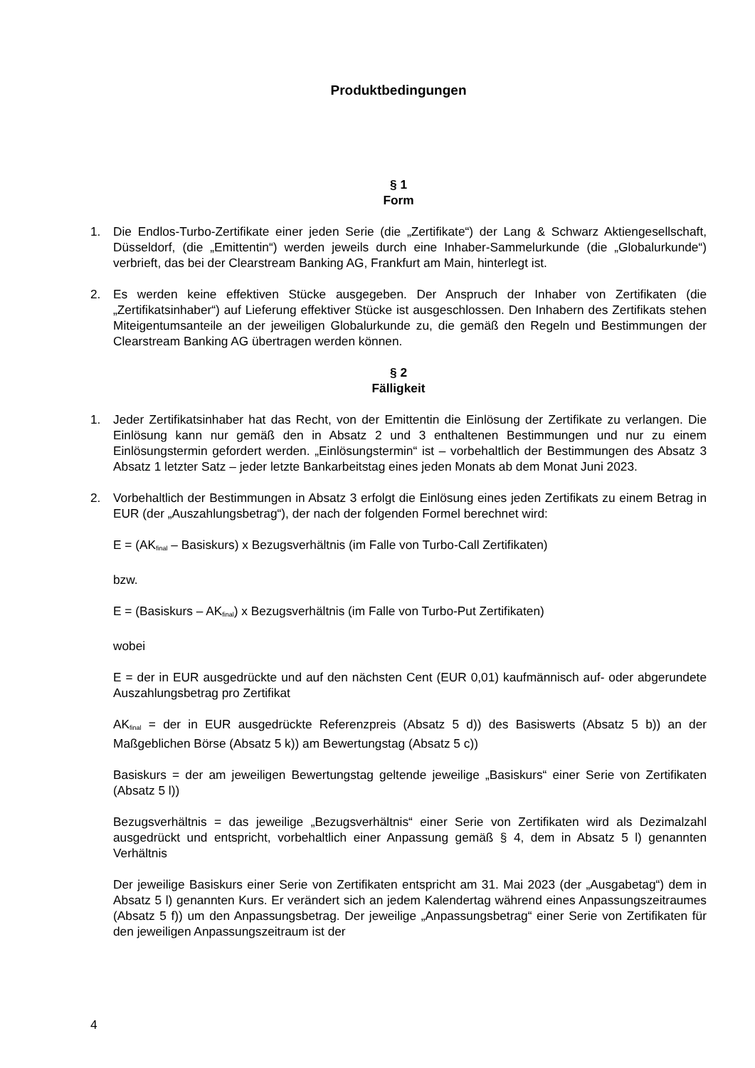Produktbedingungen
§ 1
Form
1. Die Endlos-Turbo-Zertifikate einer jeden Serie (die „Zertifikate“) der Lang & Schwarz Aktiengesellschaft, Düsseldorf, (die „Emittentin“) werden jeweils durch eine Inhaber-Sammelurkunde (die „Globalurkunde“) verbrieft, das bei der Clearstream Banking AG, Frankfurt am Main, hinterlegt ist.
2. Es werden keine effektiven Stücke ausgegeben. Der Anspruch der Inhaber von Zertifikaten (die „Zertifikatsinhaber“) auf Lieferung effektiver Stücke ist ausgeschlossen. Den Inhabern des Zertifikats stehen Miteigentumsanteile an der jeweiligen Globalurkunde zu, die gemäß den Regeln und Bestimmungen der Clearstream Banking AG übertragen werden können.
§ 2
Fälligkeit
1. Jeder Zertifikatsinhaber hat das Recht, von der Emittentin die Einlösung der Zertifikate zu verlangen. Die Einlösung kann nur gemäß den in Absatz 2 und 3 enthaltenen Bestimmungen und nur zu einem Einlösungstermin gefordert werden. „Einlösungstermin“ ist – vorbehaltlich der Bestimmungen des Absatz 3 Absatz 1 letzter Satz – jeder letzte Bankarbeitstag eines jeden Monats ab dem Monat Juni 2023.
2. Vorbehaltlich der Bestimmungen in Absatz 3 erfolgt die Einlösung eines jeden Zertifikats zu einem Betrag in EUR (der „Auszahlungsbetrag“), der nach der folgenden Formel berechnet wird:
E = (AK<sub>final</sub> – Basiskurs) x Bezugsverhältnis (im Falle von Turbo-Call Zertifikaten)
bzw.
E = (Basiskurs – AK<sub>final</sub>) x Bezugsverhältnis (im Falle von Turbo-Put Zertifikaten)
wobei
E = der in EUR ausgedrückte und auf den nächsten Cent (EUR 0,01) kaufmännisch auf- oder abgerundete Auszahlungsbetrag pro Zertifikat
AK<sub>final</sub> = der in EUR ausgedrückte Referenzpreis (Absatz 5 d)) des Basiswerts (Absatz 5 b)) an der Maßgeblichen Börse (Absatz 5 k)) am Bewertungstag (Absatz 5 c))
Basiskurs = der am jeweiligen Bewertungstag geltende jeweilige „Basiskurs“ einer Serie von Zertifikaten (Absatz 5 l))
Bezugsverhältnis = das jeweilige „Bezugsverhältnis“ einer Serie von Zertifikaten wird als Dezimalzahl ausgedrückt und entspricht, vorbehaltlich einer Anpassung gemäß § 4, dem in Absatz 5 l) genannten Verhältnis
Der jeweilige Basiskurs einer Serie von Zertifikaten entspricht am 31. Mai 2023 (der „Ausgabetag“) dem in Absatz 5 l) genannten Kurs. Er verändert sich an jedem Kalendertag während eines Anpassungszeitraumes (Absatz 5 f)) um den Anpassungsbetrag. Der jeweilige „Anpassungsbetrag“ einer Serie von Zertifikaten für den jeweiligen Anpassungszeitraum ist der
4